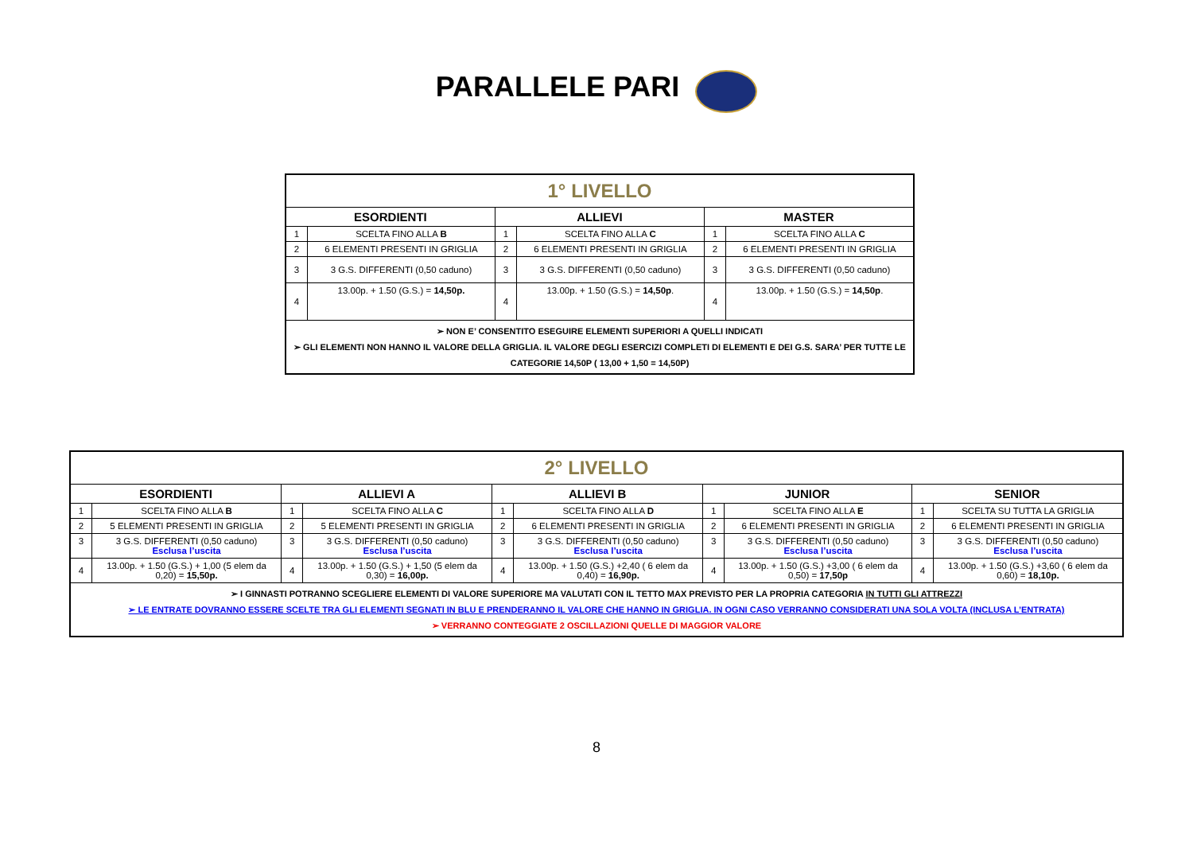PARALLELE PARI
| 1° LIVELLO | | | | | |
| ESORDIENTI | | ALLIEVI | | MASTER | |
| 1 | SCELTA FINO ALLA B | 1 | SCELTA FINO ALLA C | 1 | SCELTA FINO ALLA C |
| 2 | 6 ELEMENTI PRESENTI IN GRIGLIA | 2 | 6 ELEMENTI PRESENTI IN GRIGLIA | 2 | 6 ELEMENTI PRESENTI IN GRIGLIA |
| 3 | 3 G.S. DIFFERENTI (0,50 caduno) | 3 | 3 G.S. DIFFERENTI (0,50 caduno) | 3 | 3 G.S. DIFFERENTI (0,50 caduno) |
| 4 | 13.00p. + 1.50 (G.S.) = 14,50p. | 4 | 13.00p. + 1.50 (G.S.) = 14,50p . | 4 | 13.00p. + 1.50 (G.S.) = 14,50p . |
| ➢ NON E’ CONSENTITO ESEGUIRE ELEMENTI SUPERIORI A QUELLI INDICATI ➢ GLI ELEMENTI NON HANNO IL VALORE DELLA GRIGLIA. IL VALORE DEGLI ESERCIZI COMPLETI DI ELEMENTI E DEI G.S. SARA’ PER TUTTE LE CATEGORIE 14,50P ( 13,00 + 1,50 = 14,50P) | | | | | |
| 2° LIVELLO | | | | | | | | | |
| ESORDIENTI | | ALLIEVI A | | ALLIEVI B | | JUNIOR | | SENIOR | |
| 1 | SCELTA FINO ALLA B | 1 | SCELTA FINO ALLA C | 1 | SCELTA FINO ALLA D | 1 | SCELTA FINO ALLA E | 1 | SCELTA SU TUTTA LA GRIGLIA |
| 2 | 5 ELEMENTI PRESENTI IN GRIGLIA | 2 | 5 ELEMENTI PRESENTI IN GRIGLIA | 2 | 6 ELEMENTI PRESENTI IN GRIGLIA | 2 | 6 ELEMENTI PRESENTI IN GRIGLIA | 2 | 6 ELEMENTI PRESENTI IN GRIGLIA |
| 3 | 3 G.S. DIFFERENTI (0,50 caduno) Esclusa l’uscita | 3 | 3 G.S. DIFFERENTI (0,50 caduno) Esclusa l’uscita | 3 | 3 G.S. DIFFERENTI (0,50 caduno) Esclusa l’uscita | 3 | 3 G.S. DIFFERENTI (0,50 caduno) Esclusa l’uscita | 3 | 3 G.S. DIFFERENTI (0,50 caduno) Esclusa l’uscita |
| 4 | 13.00p. + 1.50 (G.S.) + 1,00 (5 elem da 0,20) = 15,50p. | 4 | 13.00p. + 1.50 (G.S.) + 1,50 (5 elem da 0,30) = 16,00p. | 4 | 13.00p. + 1.50 (G.S.) +2,40 ( 6 elem da 0,40) = 16,90p. | 4 | 13.00p. + 1.50 (G.S.) +3,00 ( 6 elem da 0,50) = 17,50p | 4 | 13.00p. + 1.50 (G.S.) +3,60 ( 6 elem da 0,60) = 18,10p. |
| ➢ I GINNASTI POTRANNO SCEGLIERE ELEMENTI DI VALORE SUPERIORE MA VALUTATI CON IL TETTO MAX PREVISTO PER LA PROPRIA CATEGORIA IN TUTTI GLI ATTREZZI ➢ LE ENTRATE DOVRANNO ESSERE SCELTE TRA GLI ELEMENTI SEGNATI IN BLU E PRENDERANNO IL VALORE CHE HANNO IN GRIGLIA. IN OGNI CASO VERRANNO CONSIDERATI UNA SOLA VOLTA (INCLUSA L’ENTRATA) ➢ VERRANNO CONTEGGIATE 2 OSCILLAZIONI QUELLE DI MAGGIOR VALORE | | | | | | | | | |
8